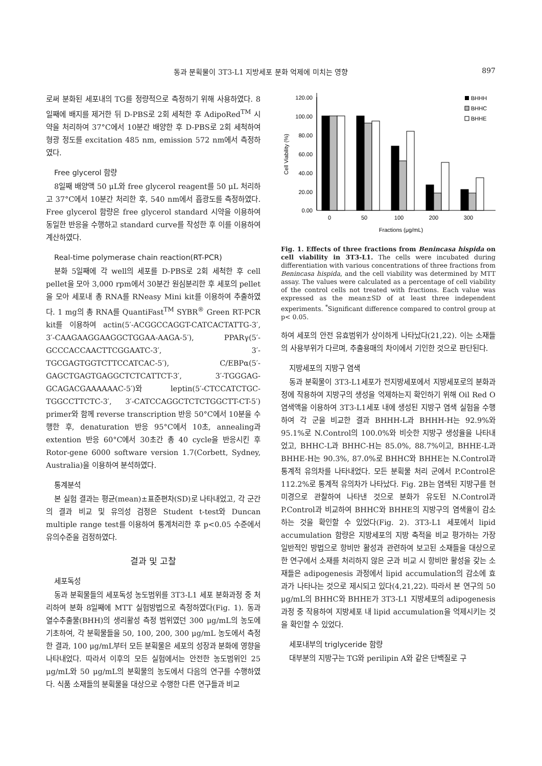동과 분획물이 3T3-L1 지방세포 분화 억제에 미치는 영향 897
로써 분화된 세포내의 TG를 정량적으로 측정하기 위해 사용하였다. 8일째에 배지를 제거한 뒤 D-PBS로 2회 세척한 후 AdipoRed<sup>TM</sup> 시약을 처리하여 37°C에서 10분간 배양한 후 D-PBS로 2회 세척하여 형광 정도를 excitation 485 nm, emission 572 nm에서 측정하였다.
Free glycerol 함량
8일째 배양액 50 μL와 free glycerol reagent를 50 μL 처리하고 37°C에서 10분간 처리한 후, 540 nm에서 흡광도를 측정하였다. Free glycerol 함량은 free glycerol standard 시약을 이용하여 동일한 반응을 수행하고 standard curve를 작성한 후 이를 이용하여 계산하였다.
Real-time polymerase chain reaction(RT-PCR)
분화 5일째에 각 well의 세포를 D-PBS로 2회 세척한 후 cell pellet을 모아 3,000 rpm에서 30분간 원심분리한 후 세포의 pellet을 모아 세포내 총 RNA를 RNeasy Mini kit를 이용하여 추출하였다. 1 mg의 총 RNA를 QuantiFast<sup>TM</sup> SYBR<sup>®</sup> Green RT-PCR kit를 이용하여 actin(5′-ACGGCCAGGT-CATCACTATTG-3′, 3′-CAAGAAGGAAGGCTGGAA-AAGA-5′), PPARγ(5′-GCCCACCAACTTCGGAATC-3′, 3′-TGCGAGTGGTCTTCCATCAC-5′), C/EBPα(5′-GAGCTGAGTGAGGCTCTCATTCT-3′, 3′-TGGGAG-GCAGACGAAAAAAC-5′)와 leptin(5′-CTCCATCTGC-TGGCCTTCTC-3′, 3′-CATCCAGGCTCTCTGGCTT-CT-5′) primer와 함께 reverse transcription 반응 50°C에서 10분을 수행한 후, denaturation 반응 95°C에서 10초, annealing과 extention 반응 60°C에서 30초간 총 40 cycle을 반응시킨 후 Rotor-gene 6000 software version 1.7(Corbett, Sydney, Australia)을 이용하여 분석하였다.
통계분석
본 실험 결과는 평균(mean)±표준편차(SD)로 나타내었고, 각 군간의 결과 비교 및 유의성 검정은 Student t-test와 Duncan multiple range test를 이용하여 통계처리한 후 p<0.05 수준에서 유의수준을 검정하였다.
결과 및 고찰
세포독성
동과 분획물들의 세포독성 농도범위를 3T3-L1 세포 분화과정 중 처리하여 분화 8일째에 MTT 실험방법으로 측정하였다(Fig. 1). 동과 열수추출물(BHH)의 생리활성 측정 범위였던 300 μg/mL의 농도에 기초하여, 각 분획물들을 50, 100, 200, 300 μg/mL 농도에서 측정한 결과, 100 μg/mL부터 모든 분획물은 세포의 성장과 분화에 영향을 나타내었다. 따라서 이후의 모든 실험에서는 안전한 농도범위인 25 μg/mL와 50 μg/mL의 분획물의 농도에서 다음의 연구를 수행하였다. 식품 소재들의 분획물을 대상으로 수행한 다른 연구들과 비교
120.00
100.00
80.00
60.00
40.00
20.00
0.00
Cell Viability (%)
0
50
100
200
300
Fractions (μg/mL)
BHHH
BHHC
BHHE
Fig. 1. Effects of three fractions from Benincasa hispida on cell viability in 3T3-L1. The cells were incubated during differentiation with various concentrations of three fractions from Benincasa hispida, and the cell viability was determined by MTT assay. The values were calculated as a percentage of cell viability of the control cells not treated with fractions. Each value was expressed as the mean±SD of at least three independent experiments. <sup>*</sup>Significant difference compared to control group at p< 0.05.
하여 세포의 안전 유효범위가 상이하게 나타났다(21,22). 이는 소재들의 사용부위가 다르며, 추출용매의 차이에서 기인한 것으로 판단된다.
지방세포의 지방구 염색
동과 분획물이 3T3-L1세포가 전지방세포에서 지방세포로의 분화과정에 작용하여 지방구의 생성을 억제하는지 확인하기 위해 Oil Red O 염색액을 이용하여 3T3-L1세포 내에 생성된 지방구 염색 실험을 수행하여 각 군을 비교한 결과 BHHH-L과 BHHH-H는 92.9%와 95.1%로 N.Control의 100.0%와 비슷한 지방구 생성율을 나타내었고, BHHC-L과 BHHC-H는 85.0%, 88.7%이고, BHHE-L과 BHHE-H는 90.3%, 87.0%로 BHHC와 BHHE는 N.Control과 통계적 유의차를 나타내었다. 모든 분획물 처리 군에서 P.Control은 112.2%로 통계적 유의차가 나타났다. Fig. 2B는 염색된 지방구를 현미경으로 관찰하여 나타낸 것으로 분화가 유도된 N.Control과 P.Control과 비교하여 BHHC와 BHHE의 지방구의 염색율이 감소하는 것을 확인할 수 있었다(Fig. 2). 3T3-L1 세포에서 lipid accumulation 함량은 지방세포의 지방 축적을 비교 평가하는 가장 일반적인 방법으로 항비만 활성과 관련하여 보고된 소재들을 대상으로 한 연구에서 소재를 처리하지 않은 군과 비교 시 항비만 활성을 갖는 소재들은 adipogenesis 과정에서 lipid accumulation의 감소에 효과가 나타나는 것으로 제시되고 있다(4,21,22). 따라서 본 연구의 50 μg/mL의 BHHC와 BHHE가 3T3-L1 지방세포의 adipogenesis 과정 중 작용하여 지방세포 내 lipid accumulation을 억제시키는 것을 확인할 수 있었다.
세포내부의 triglyceride 함량
대부분의 지방구는 TG와 perilipin A와 같은 단백질로 구